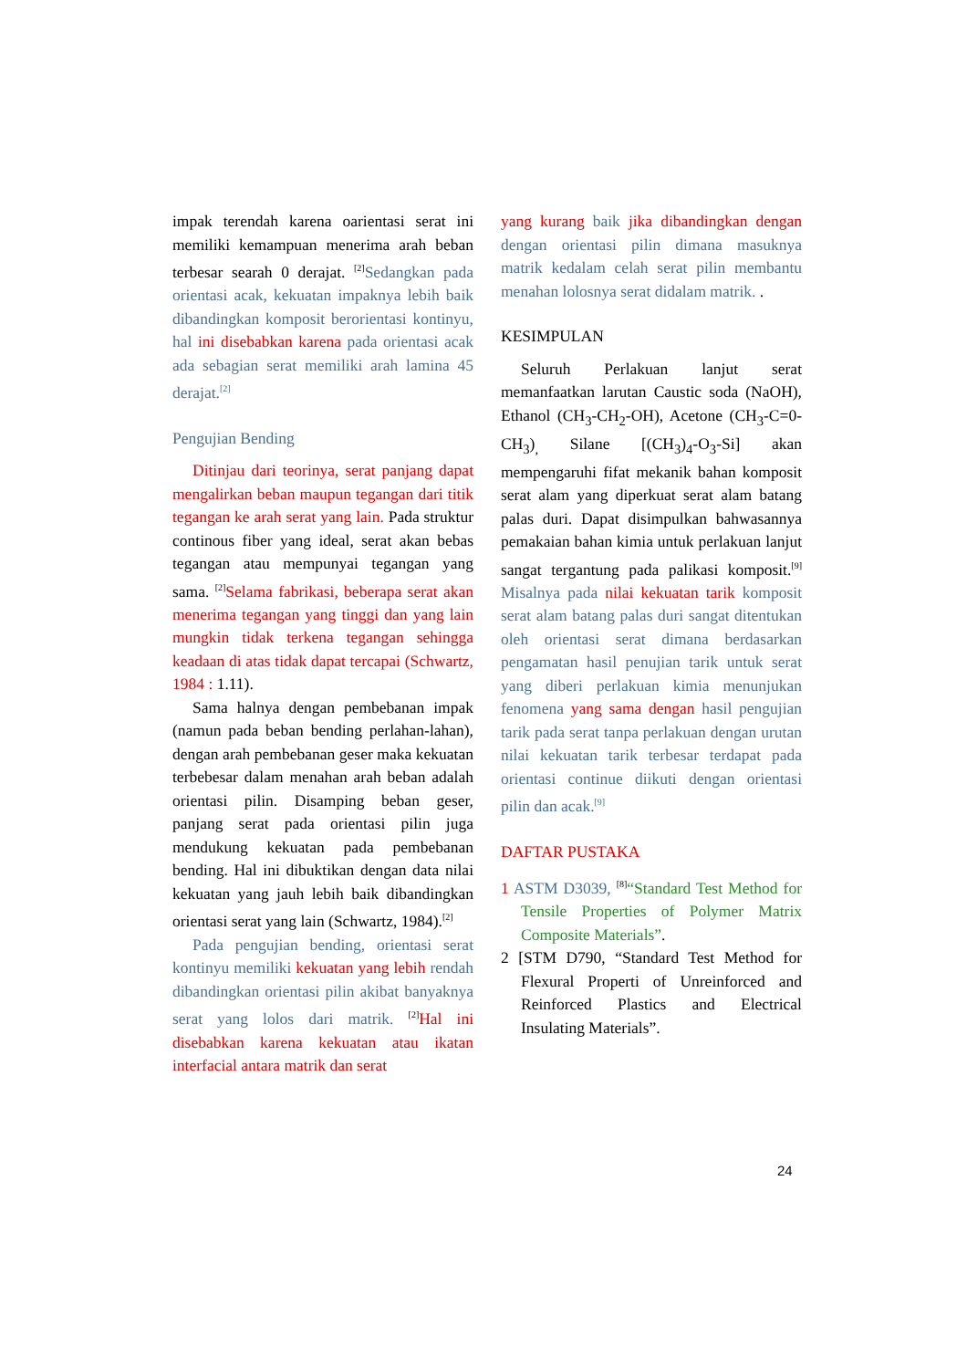impak terendah karena oarientasi serat ini memiliki kemampuan menerima arah beban terbesar searah 0 derajat. <sup>[2]</sup>Sedangkan pada orientasi acak, kekuatan impaknya lebih baik dibandingkan komposit berorientasi kontinyu, hal ini disebabkan karena pada orientasi acak ada sebagian serat memiliki arah lamina 45 derajat.<sup>[2]</sup>
Pengujian Bending
Ditinjau dari teorinya, serat panjang dapat mengalirkan beban maupun tegangan dari titik tegangan ke arah serat yang lain. Pada struktur continous fiber yang ideal, serat akan bebas tegangan atau mempunyai tegangan yang sama. <sup>[2]</sup>Selama fabrikasi, beberapa serat akan menerima tegangan yang tinggi dan yang lain mungkin tidak terkena tegangan sehingga keadaan di atas tidak dapat tercapai (Schwartz, 1984 : 1.11).
Sama halnya dengan pembebanan impak (namun pada beban bending perlahan-lahan), dengan arah pembebanan geser maka kekuatan terbebesar dalam menahan arah beban adalah orientasi pilin. Disamping beban geser, panjang serat pada orientasi pilin juga mendukung kekuatan pada pembebanan bending. Hal ini dibuktikan dengan data nilai kekuatan yang jauh lebih baik dibandingkan orientasi serat yang lain (Schwartz, 1984).<sup>[2]</sup>
Pada pengujian bending, orientasi serat kontinyu memiliki kekuatan yang lebih rendah dibandingkan orientasi pilin akibat banyaknya serat yang lolos dari matrik. <sup>[2]</sup>Hal ini disebabkan karena kekuatan atau ikatan interfacial antara matrik dan serat
yang kurang baik jika dibandingkan dengan dengan orientasi pilin dimana masuknya matrik kedalam celah serat pilin membantu menahan lolosnya serat didalam matrik. .
KESIMPULAN
Seluruh Perlakuan lanjut serat memanfaatkan larutan Caustic soda (NaOH), Ethanol (CH<sub>3</sub>-CH<sub>2</sub>-OH), Acetone (CH<sub>3</sub>-C=0-CH<sub>3</sub>)<sub>,</sub> Silane [(CH<sub>3</sub>)<sub>4</sub>-O<sub>3</sub>-Si] akan mempengaruhi fifat mekanik bahan komposit serat alam yang diperkuat serat alam batang palas duri. Dapat disimpulkan bahwasannya pemakaian bahan kimia untuk perlakuan lanjut sangat tergantung pada palikasi komposit.<sup>[9]</sup> Misalnya pada nilai kekuatan tarik komposit serat alam batang palas duri sangat ditentukan oleh orientasi serat dimana berdasarkan pengamatan hasil penujian tarik untuk serat yang diberi perlakuan kimia menunjukan fenomena yang sama dengan hasil pengujian tarik pada serat tanpa perlakuan dengan urutan nilai kekuatan tarik terbesar terdapat pada orientasi continue diikuti dengan orientasi pilin dan acak.<sup>[9]</sup>
DAFTAR PUSTAKA
1 ASTM D3039, <sup>[8]</sup>“Standard Test Method for Tensile Properties of Polymer Matrix Composite Materials”.
2 [STM D790, “Standard Test Method for Flexural Properti of Unreinforced and Reinforced Plastics and Electrical Insulating Materials”.
24